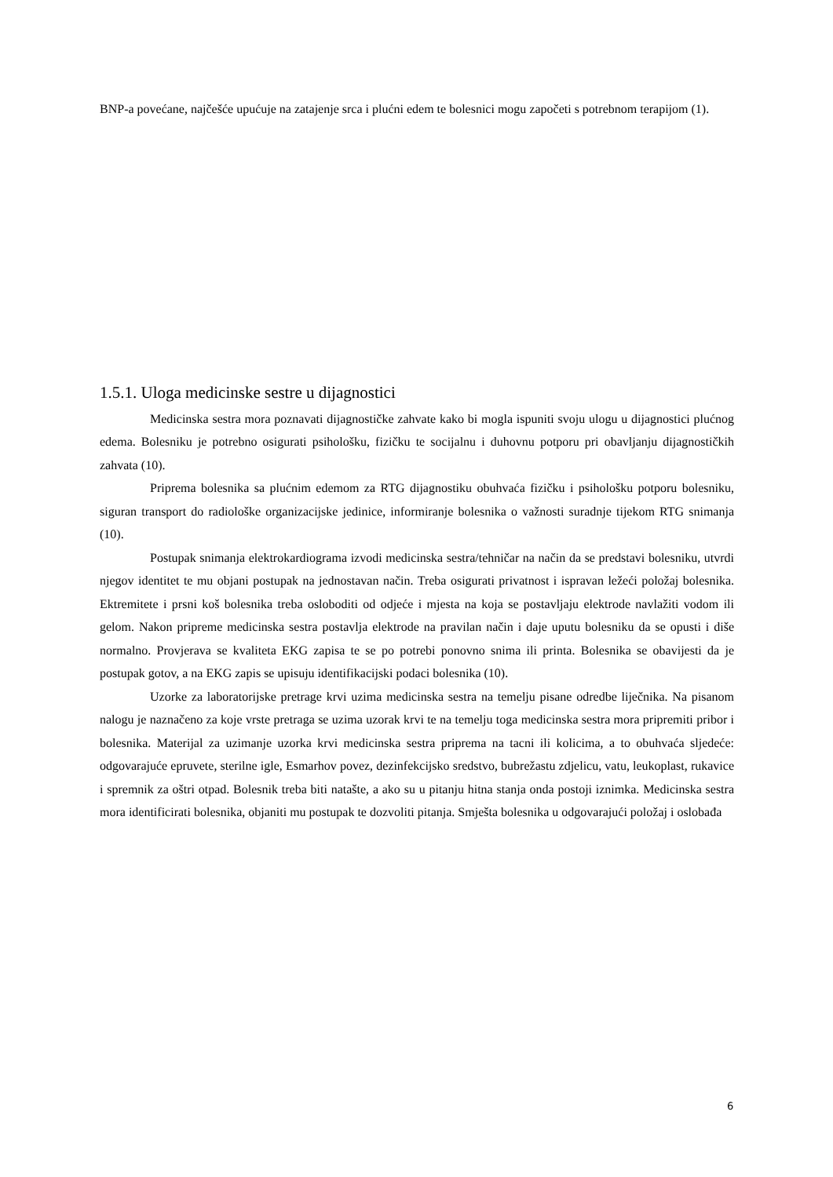BNP-a povećane, najčešće upućuje na zatajenje srca i plućni edem te bolesnici mogu započeti s potrebnom terapijom (1).
1.5.1. Uloga medicinske sestre u dijagnostici
Medicinska sestra mora poznavati dijagnostičke zahvate kako bi mogla ispuniti svoju ulogu u dijagnostici plućnog edema. Bolesniku je potrebno osigurati psihološku, fizičku te socijalnu i duhovnu potporu pri obavljanju dijagnostičkih zahvata (10).
Priprema bolesnika sa plućnim edemom za RTG dijagnostiku obuhvaća fizičku i psihološku potporu bolesniku, siguran transport do radiološke organizacijske jedinice, informiranje bolesnika o važnosti suradnje tijekom RTG snimanja (10).
Postupak snimanja elektrokardiograma izvodi medicinska sestra/tehničar na način da se predstavi bolesniku, utvrdi njegov identitet te mu objani postupak na jednostavan način. Treba osigurati privatnost i ispravan ležeći položaj bolesnika. Ektremitete i prsni koš bolesnika treba osloboditi od odjeće i mjesta na koja se postavljaju elektrode navlažiti vodom ili gelom. Nakon pripreme medicinska sestra postavlja elektrode na pravilan način i daje uputu bolesniku da se opusti i diše normalno. Provjerava se kvaliteta EKG zapisa te se po potrebi ponovno snima ili printa. Bolesnika se obavijesti da je postupak gotov, a na EKG zapis se upisuju identifikacijski podaci bolesnika (10).
Uzorke za laboratorijske pretrage krvi uzima medicinska sestra na temelju pisane odredbe liječnika. Na pisanom nalogu je naznačeno za koje vrste pretraga se uzima uzorak krvi te na temelju toga medicinska sestra mora pripremiti pribor i bolesnika. Materijal za uzimanje uzorka krvi medicinska sestra priprema na tacni ili kolicima, a to obuhvaća sljedeće: odgovarajuće epruvete, sterilne igle, Esmarhov povez, dezinfekcijsko sredstvo, bubrežastu zdjelicu, vatu, leukoplast, rukavice i spremnik za oštri otpad. Bolesnik treba biti natašte, a ako su u pitanju hitna stanja onda postoji iznimka. Medicinska sestra mora identificirati bolesnika, objaniti mu postupak te dozvoliti pitanja. Smješta bolesnika u odgovarajući položaj i oslobađa
6